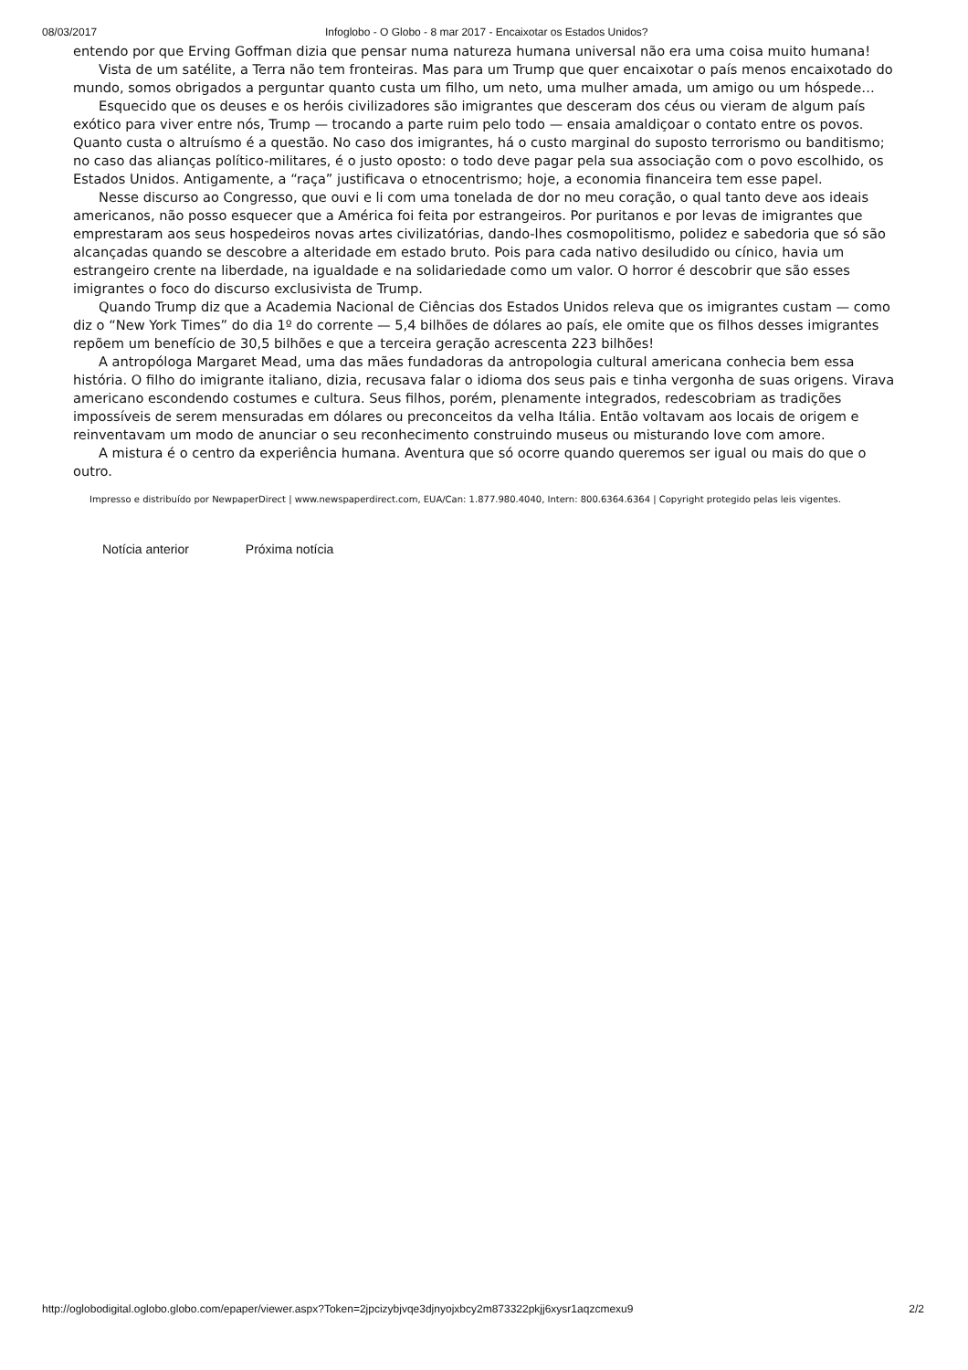08/03/2017 Infoglobo - O Globo - 8 mar 2017 - Encaixotar os Estados Unidos?
entendo por que Erving Goffman dizia que pensar numa natureza humana universal não era uma coisa muito humana!
Vista de um satélite, a Terra não tem fronteiras. Mas para um Trump que quer encaixotar o país menos encaixotado do mundo, somos obrigados a perguntar quanto custa um filho, um neto, uma mulher amada, um amigo ou um hóspede…
Esquecido que os deuses e os heróis civilizadores são imigrantes que desceram dos céus ou vieram de algum país exótico para viver entre nós, Trump — trocando a parte ruim pelo todo — ensaia amaldiçoar o contato entre os povos. Quanto custa o altruísmo é a questão. No caso dos imigrantes, há o custo marginal do suposto terrorismo ou banditismo; no caso das alianças político-militares, é o justo oposto: o todo deve pagar pela sua associação com o povo escolhido, os Estados Unidos. Antigamente, a “raça” justificava o etnocentrismo; hoje, a economia financeira tem esse papel.
Nesse discurso ao Congresso, que ouvi e li com uma tonelada de dor no meu coração, o qual tanto deve aos ideais americanos, não posso esquecer que a América foi feita por estrangeiros. Por puritanos e por levas de imigrantes que emprestaram aos seus hospedeiros novas artes civilizatórias, dando-lhes cosmopolitismo, polidez e sabedoria que só são alcançadas quando se descobre a alteridade em estado bruto. Pois para cada nativo desiludido ou cínico, havia um estrangeiro crente na liberdade, na igualdade e na solidariedade como um valor. O horror é descobrir que são esses imigrantes o foco do discurso exclusivista de Trump.
Quando Trump diz que a Academia Nacional de Ciências dos Estados Unidos releva que os imigrantes custam — como diz o “New York Times” do dia 1º do corrente — 5,4 bilhões de dólares ao país, ele omite que os filhos desses imigrantes repõem um benefício de 30,5 bilhões e que a terceira geração acrescenta 223 bilhões!
A antropóloga Margaret Mead, uma das mães fundadoras da antropologia cultural americana conhecia bem essa história. O filho do imigrante italiano, dizia, recusava falar o idioma dos seus pais e tinha vergonha de suas origens. Virava americano escondendo costumes e cultura. Seus filhos, porém, plenamente integrados, redescobriam as tradições impossíveis de serem mensuradas em dólares ou preconceitos da velha Itália. Então voltavam aos locais de origem e reinventavam um modo de anunciar o seu reconhecimento construindo museus ou misturando love com amore.
A mistura é o centro da experiência humana. Aventura que só ocorre quando queremos ser igual ou mais do que o outro.
Impresso e distribuído por NewpaperDirect | www.newspaperdirect.com, EUA/Can: 1.877.980.4040, Intern: 800.6364.6364 | Copyright protegido pelas leis vigentes.
Notícia anterior Próxima notícia
http://oglobodigital.oglobo.globo.com/epaper/viewer.aspx?Token=2jpcizybjvqe3djnyojxbcy2m873322pkjj6xysr1aqzcmexu9 2/2